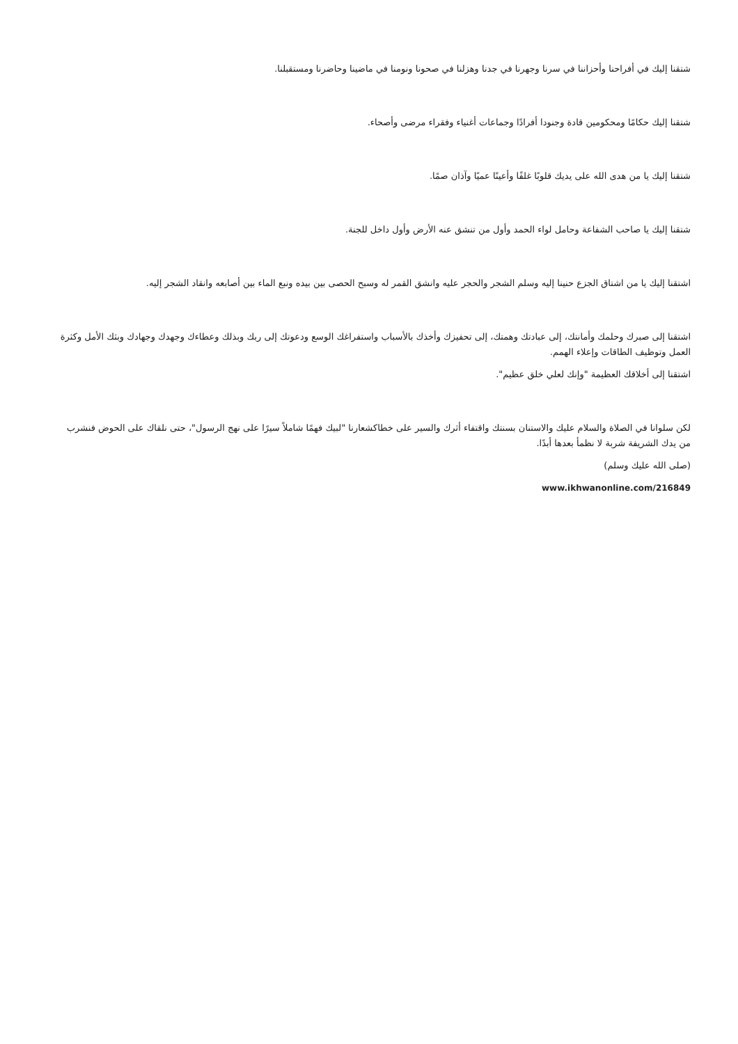شتقنا إليك في أفراحنا وأحزاننا في سرنا وجهرنا في جدنا وهزلنا في صحونا ونومنا في ماضينا وحاضرنا ومستقبلنا.
شتقنا إليك حكامًا ومحكومين قادة وجنودا أفرادًا وجماعات أغنياء وفقراء مرضى وأصحاء.
شتقنا إليك يا من هدى الله على يديك قلوبًا غلفًا وأعينًا عميًا وآذان صمًا.
شتقنا إليك يا صاحب الشفاعة وحامل لواء الحمد وأول من تنشق عنه الأرض وأول داخل للجنة.
اشتقنا إليك يا من اشتاق الجزع حنينا إليه وسلم الشجر والحجر عليه وانشق القمر له وسبح الحصى بين بيده ونبع الماء بين أصابعه وانقاد الشجر إليه.
اشتقنا إلى صبرك وحلمك وأمانتك، إلى عبادتك وهمتك، إلى تحفيزك وأخذك بالأسباب واستفراغك الوسع ودعوتك إلى ربك وبذلك وعطاءك وجهدك وجهادك وبثك الأمل وكثرة العمل وتوظيف الطاقات وإعلاء الهمم.
اشتقنا إلى أخلاقك العظيمة "وإنك لعلي خلق عظيم".
لكن سلوانا في الصلاة والسلام عليك والاستنان بسنتك واقتفاء أثرك والسير على خطاكشعارنا "لبيك فهمًا شاملاً سيرًا على نهج الرسول"، حتى نلقاك على الحوض فنشرب من يدك الشريفة شربة لا نظمأ بعدها أبدًا.
(صلى الله عليك وسلم)
www.ikhwanonline.com/216849